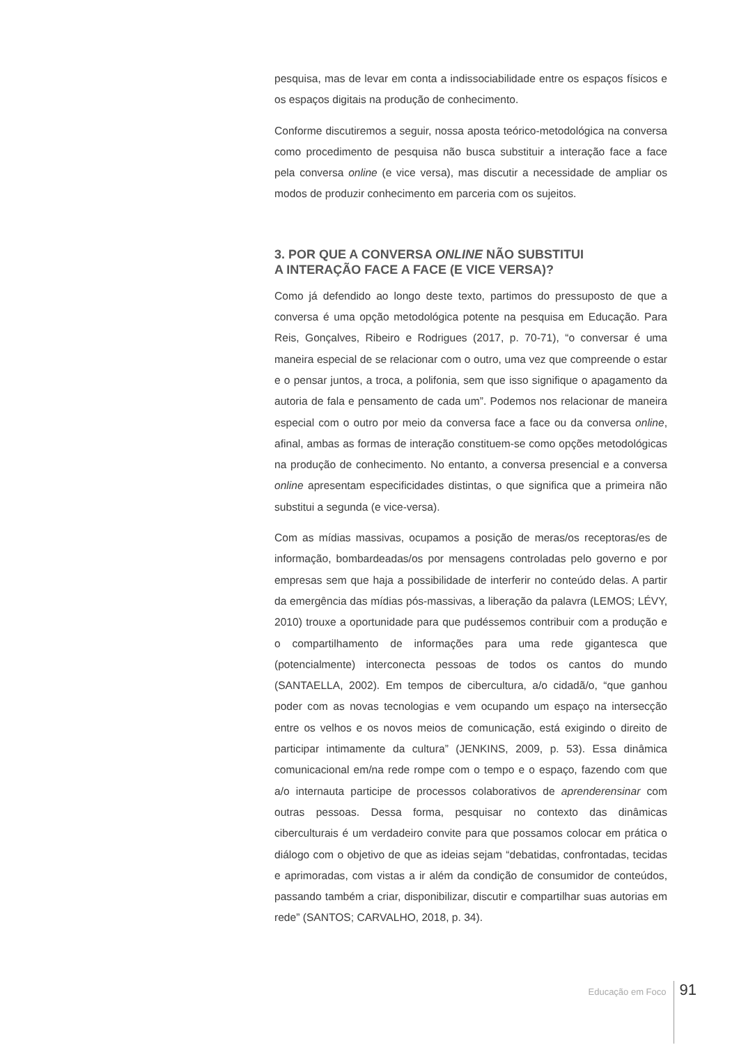pesquisa, mas de levar em conta a indissociabilidade entre os espaços físicos e os espaços digitais na produção de conhecimento.
Conforme discutiremos a seguir, nossa aposta teórico-metodológica na conversa como procedimento de pesquisa não busca substituir a interação face a face pela conversa online (e vice versa), mas discutir a necessidade de ampliar os modos de produzir conhecimento em parceria com os sujeitos.
3. POR QUE A CONVERSA ONLINE NÃO SUBSTITUI
A INTERAÇÃO FACE A FACE (E VICE VERSA)?
Como já defendido ao longo deste texto, partimos do pressuposto de que a conversa é uma opção metodológica potente na pesquisa em Educação. Para Reis, Gonçalves, Ribeiro e Rodrigues (2017, p. 70-71), “o conversar é uma maneira especial de se relacionar com o outro, uma vez que compreende o estar e o pensar juntos, a troca, a polifonia, sem que isso signifique o apagamento da autoria de fala e pensamento de cada um”. Podemos nos relacionar de maneira especial com o outro por meio da conversa face a face ou da conversa online, afinal, ambas as formas de interação constituem-se como opções metodológicas na produção de conhecimento. No entanto, a conversa presencial e a conversa online apresentam especificidades distintas, o que significa que a primeira não substitui a segunda (e vice-versa).
Com as mídias massivas, ocupamos a posição de meras/os receptoras/es de informação, bombardeadas/os por mensagens controladas pelo governo e por empresas sem que haja a possibilidade de interferir no conteúdo delas. A partir da emergência das mídias pós-massivas, a liberação da palavra (LEMOS; LÉVY, 2010) trouxe a oportunidade para que pudéssemos contribuir com a produção e o compartilhamento de informações para uma rede gigantesca que (potencialmente) interconecta pessoas de todos os cantos do mundo (SANTAELLA, 2002). Em tempos de cibercultura, a/o cidadã/o, “que ganhou poder com as novas tecnologias e vem ocupando um espaço na intersecção entre os velhos e os novos meios de comunicação, está exigindo o direito de participar intimamente da cultura” (JENKINS, 2009, p. 53). Essa dinâmica comunicacional em/na rede rompe com o tempo e o espaço, fazendo com que a/o internauta participe de processos colaborativos de aprenderensinar com outras pessoas. Dessa forma, pesquisar no contexto das dinâmicas ciberculturais é um verdadeiro convite para que possamos colocar em prática o diálogo com o objetivo de que as ideias sejam “debatidas, confrontadas, tecidas e aprimoradas, com vistas a ir além da condição de consumidor de conteúdos, passando também a criar, disponibilizar, discutir e compartilhar suas autorias em rede” (SANTOS; CARVALHO, 2018, p. 34).
Educação em Foco 91